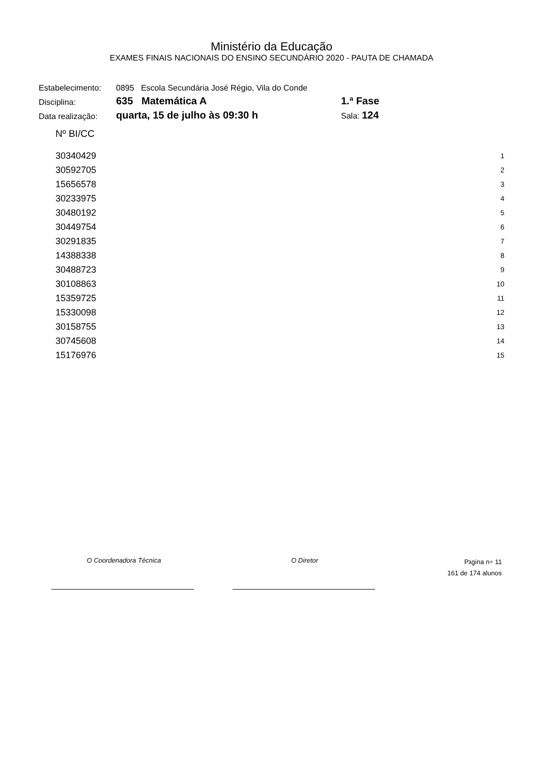Ministério da Educação
EXAMES FINAIS NACIONAIS DO ENSINO SECUNDÁRIO 2020 - PAUTA DE CHAMADA
| Estabelecimento: | 0895 Escola Secundária José Régio, Vila do Conde | |
| Disciplina: | 635 Matemática A | 1.ª Fase |
| Data realização: | quarta, 15 de julho às 09:30 h | Sala: 124 |
Nº BI/CC
| 30340429 | 1 |
| 30592705 | 2 |
| 15656578 | 3 |
| 30233975 | 4 |
| 30480192 | 5 |
| 30449754 | 6 |
| 30291835 | 7 |
| 14388338 | 8 |
| 30488723 | 9 |
| 30108863 | 10 |
| 15359725 | 11 |
| 15330098 | 12 |
| 30158755 | 13 |
| 30745608 | 14 |
| 15176976 | 15 |
O Coordenadora Técnica O Diretor
Pגgina n÷ 11
161 de 174 alunos